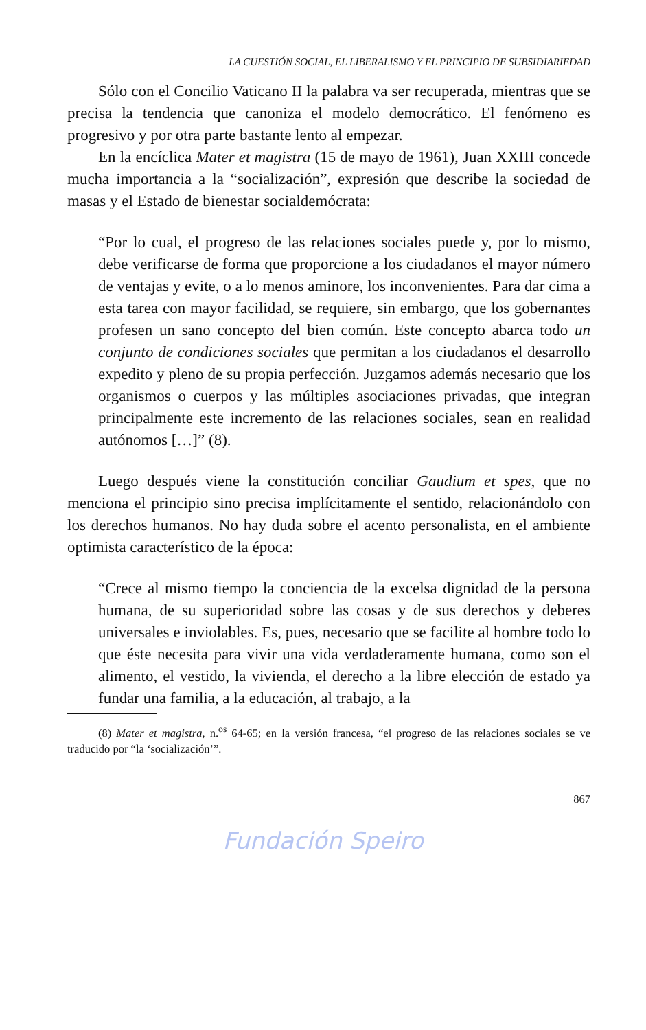LA CUESTIÓN SOCIAL, EL LIBERALISMO Y EL PRINCIPIO DE SUBSIDIARIEDAD
Sólo con el Concilio Vaticano II la palabra va ser recuperada, mientras que se precisa la tendencia que canoniza el modelo democrático. El fenómeno es progresivo y por otra parte bastante lento al empezar.
En la encíclica Mater et magistra (15 de mayo de 1961), Juan XXIII concede mucha importancia a la “socialización”, expresión que describe la sociedad de masas y el Estado de bienestar socialdemócrata:
“Por lo cual, el progreso de las relaciones sociales puede y, por lo mismo, debe verificarse de forma que proporcione a los ciudadanos el mayor número de ventajas y evite, o a lo menos aminore, los inconvenientes. Para dar cima a esta tarea con mayor facilidad, se requiere, sin embargo, que los gobernantes profesen un sano concepto del bien común. Este concepto abarca todo un conjunto de condiciones sociales que permitan a los ciudadanos el desarrollo expedito y pleno de su propia perfección. Juzgamos además necesario que los organismos o cuerpos y las múltiples asociaciones privadas, que integran principalmente este incremento de las relaciones sociales, sean en realidad autónomos […]” (8).
Luego después viene la constitución conciliar Gaudium et spes, que no menciona el principio sino precisa implícitamente el sentido, relacionándolo con los derechos humanos. No hay duda sobre el acento personalista, en el ambiente optimista característico de la época:
“Crece al mismo tiempo la conciencia de la excelsa dignidad de la persona humana, de su superioridad sobre las cosas y de sus derechos y deberes universales e inviolables. Es, pues, necesario que se facilite al hombre todo lo que éste necesita para vivir una vida verdaderamente humana, como son el alimento, el vestido, la vivienda, el derecho a la libre elección de estado ya fundar una familia, a la educación, al trabajo, a la
(8) Mater et magistra, n.<sup>os</sup> 64-65; en la versión francesa, “el progreso de las relaciones sociales se ve traducido por “la ‘socialización’”.
867
Fundación Speiro